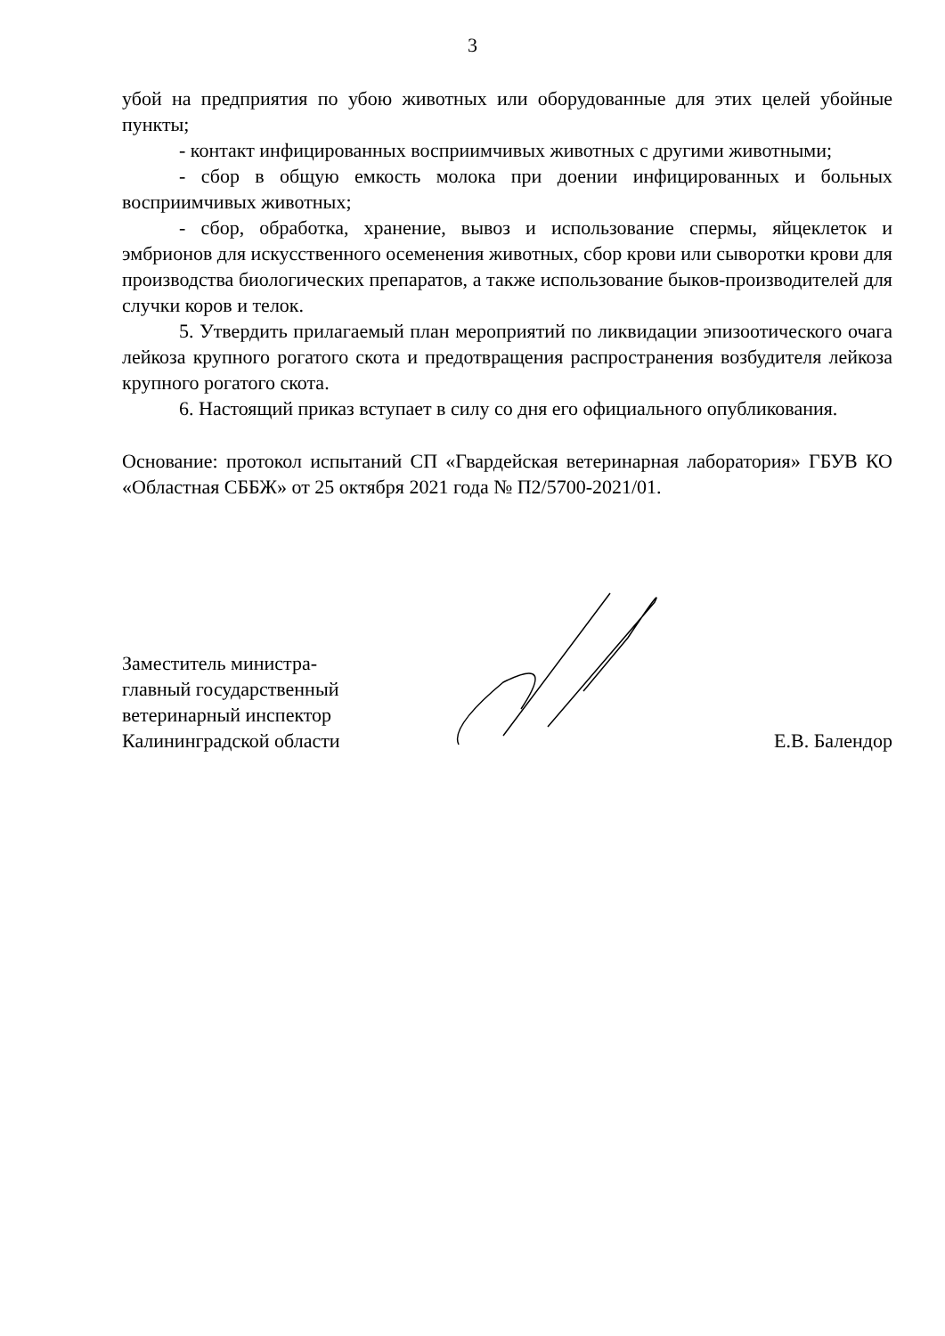3
убой на предприятия по убою животных или оборудованные для этих целей убойные пункты;
- контакт инфицированных восприимчивых животных с другими животными;
- сбор в общую емкость молока при доении инфицированных и больных восприимчивых животных;
- сбор, обработка, хранение, вывоз и использование спермы, яйцеклеток и эмбрионов для искусственного осеменения животных, сбор крови или сыворотки крови для производства биологических препаратов, а также использование быков-производителей для случки коров и телок.
5. Утвердить прилагаемый план мероприятий по ликвидации эпизоотического очага лейкоза крупного рогатого скота и предотвращения распространения возбудителя лейкоза крупного рогатого скота.
6. Настоящий приказ вступает в силу со дня его официального опубликования.
Основание: протокол испытаний СП «Гвардейская ветеринарная лаборатория» ГБУВ КО «Областная СББЖ» от 25 октября 2021 года № П2/5700-2021/01.
Заместитель министра-
главный государственный
ветеринарный инспектор
Калининградской области
Е.В. Балендор